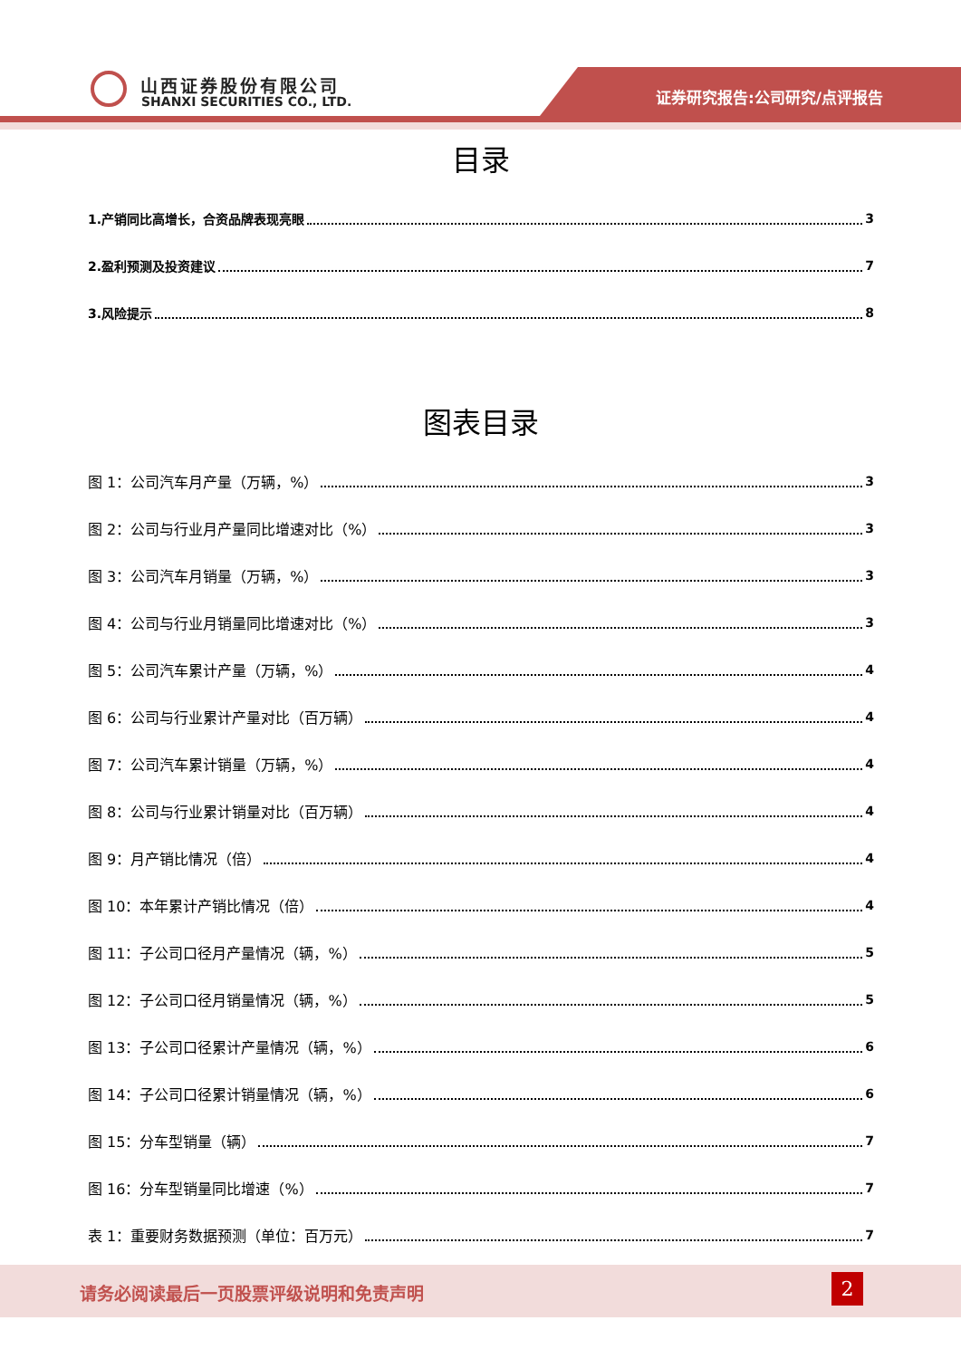山西证券股份有限公司
SHANXI SECURITIES CO., LTD. 证券研究报告:公司研究/点评报告
目录
1.产销同比高增长，合资品牌表现亮眼 3
2.盈利预测及投资建议 7
3.风险提示 8
图表目录
图 1：公司汽车月产量（万辆，%） 3
图 2：公司与行业月产量同比增速对比（%） 3
图 3：公司汽车月销量（万辆，%） 3
图 4：公司与行业月销量同比增速对比（%） 3
图 5：公司汽车累计产量（万辆，%） 4
图 6：公司与行业累计产量对比（百万辆） 4
图 7：公司汽车累计销量（万辆，%） 4
图 8：公司与行业累计销量对比（百万辆） 4
图 9：月产销比情况（倍） 4
图 10：本年累计产销比情况（倍） 4
图 11：子公司口径月产量情况（辆，%） 5
图 12：子公司口径月销量情况（辆，%） 5
图 13：子公司口径累计产量情况（辆，%） 6
图 14：子公司口径累计销量情况（辆，%） 6
图 15：分车型销量（辆） 7
图 16：分车型销量同比增速（%） 7
表 1：重要财务数据预测（单位：百万元） 7
请务必阅读最后一页股票评级说明和免责声明
2